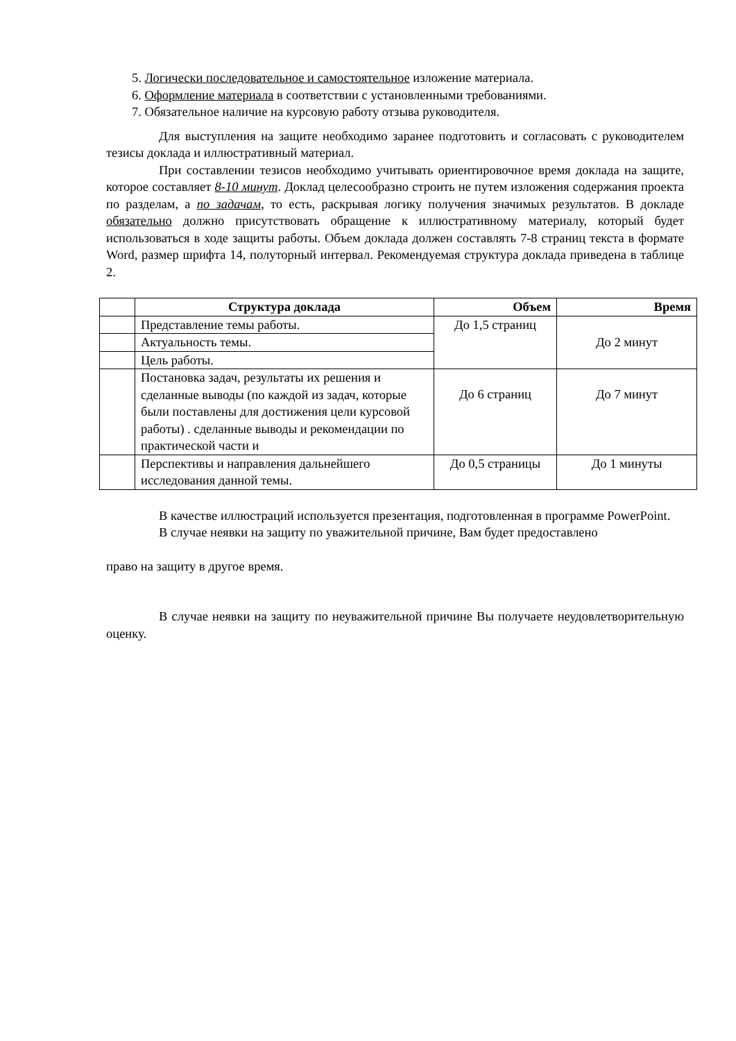5. Логически последовательное и самостоятельное изложение материала.
6. Оформление материала в соответствии с установленными требованиями.
7. Обязательное наличие на курсовую работу отзыва руководителя.
Для выступления на защите необходимо заранее подготовить и согласовать с руководителем тезисы доклада и иллюстративный материал.
При составлении тезисов необходимо учитывать ориентировочное время доклада на защите, которое составляет 8-10 минут. Доклад целесообразно строить не путем изложения содержания проекта по разделам, а по задачам, то есть, раскрывая логику получения значимых результатов. В докладе обязательно должно присутствовать обращение к иллюстративному материалу, который будет использоваться в ходе защиты работы. Объем доклада должен составлять 7-8 страниц текста в формате Word, размер шрифта 14, полуторный интервал. Рекомендуемая структура доклада приведена в таблице 2.
| | Структура доклада | Объем | Время |
| --- | --- | --- | --- |
| | Представление темы работы. | До 1,5 страниц | До 2 минут |
| | Актуальность темы. | | |
| | Цель работы. | | |
| | Постановка задач, результаты их решения и сделанные выводы (по каждой из задач, которые были поставлены для достижения цели курсовой работы) . сделанные выводы и рекомендации по практической части и | До 6 страниц | До 7 минут |
| | Перспективы и направления дальнейшего исследования данной темы. | До 0,5 страницы | До 1 минуты |
В качестве иллюстраций используется презентация, подготовленная в программе PowerPoint.
В случае неявки на защиту по уважительной причине, Вам будет предоставлено
право на защиту в другое время.
В случае неявки на защиту по неуважительной причине Вы получаете неудовлетворительную оценку.